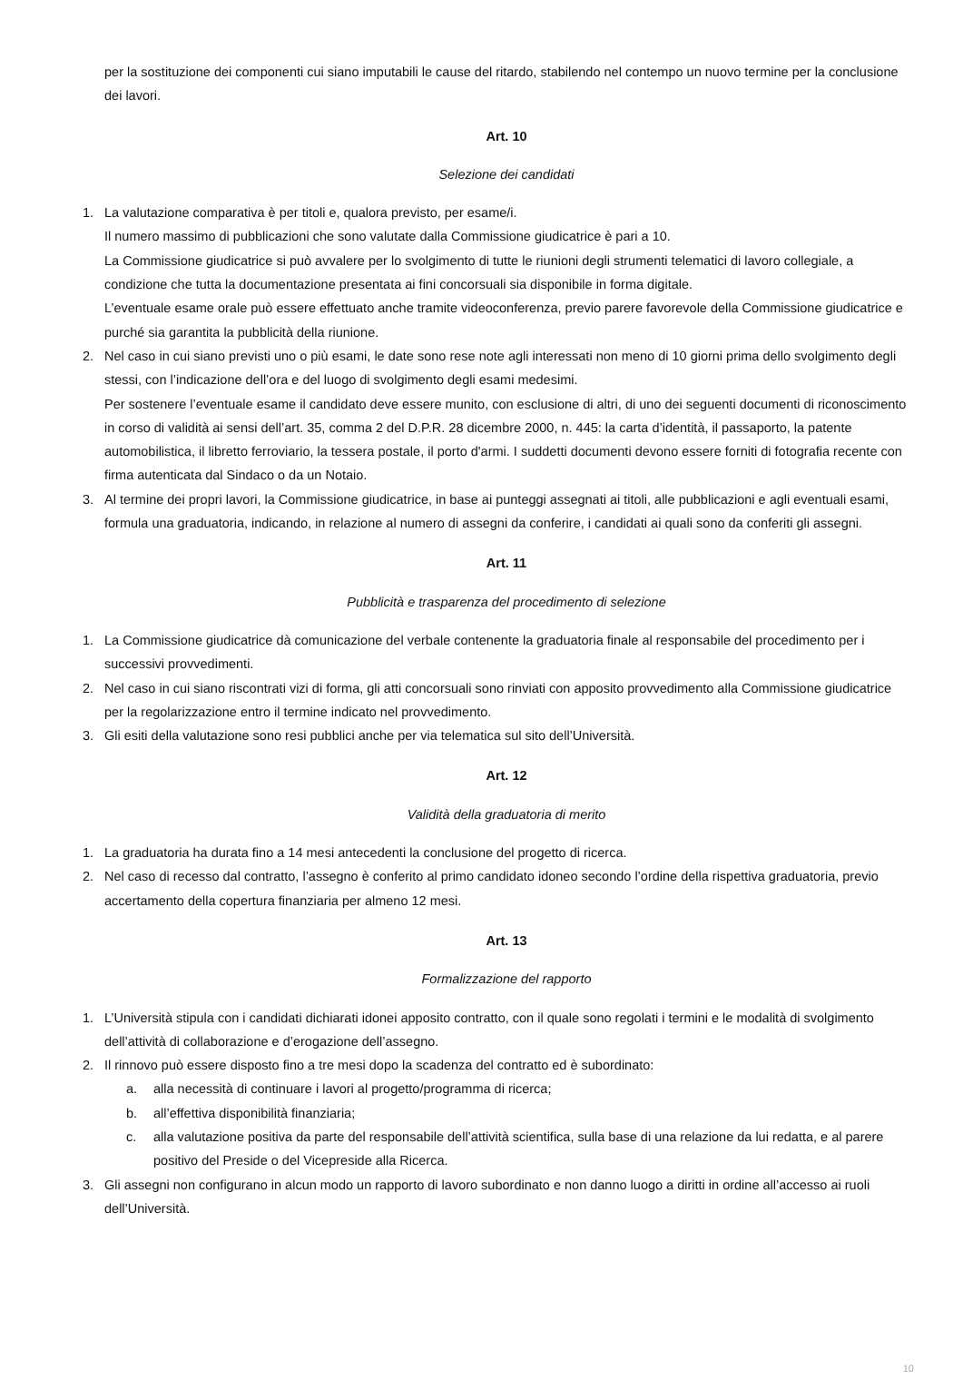per la sostituzione dei componenti cui siano imputabili le cause del ritardo, stabilendo nel contempo un nuovo termine per la conclusione dei lavori.
Art. 10
Selezione dei candidati
1. La valutazione comparativa è per titoli e, qualora previsto, per esame/i.
Il numero massimo di pubblicazioni che sono valutate dalla Commissione giudicatrice è pari a 10.
La Commissione giudicatrice si può avvalere per lo svolgimento di tutte le riunioni degli strumenti telematici di lavoro collegiale, a condizione che tutta la documentazione presentata ai fini concorsuali sia disponibile in forma digitale.
L’eventuale esame orale può essere effettuato anche tramite videoconferenza, previo parere favorevole della Commissione giudicatrice e purché sia garantita la pubblicità della riunione.
2. Nel caso in cui siano previsti uno o più esami, le date sono rese note agli interessati non meno di 10 giorni prima dello svolgimento degli stessi, con l’indicazione dell’ora e del luogo di svolgimento degli esami medesimi.
Per sostenere l’eventuale esame il candidato deve essere munito, con esclusione di altri, di uno dei seguenti documenti di riconoscimento in corso di validità ai sensi dell’art. 35, comma 2 del D.P.R. 28 dicembre 2000, n. 445: la carta d’identità, il passaporto, la patente automobilistica, il libretto ferroviario, la tessera postale, il porto d'armi. I suddetti documenti devono essere forniti di fotografia recente con firma autenticata dal Sindaco o da un Notaio.
3. Al termine dei propri lavori, la Commissione giudicatrice, in base ai punteggi assegnati ai titoli, alle pubblicazioni e agli eventuali esami, formula una graduatoria, indicando, in relazione al numero di assegni da conferire, i candidati ai quali sono da conferiti gli assegni.
Art. 11
Pubblicità e trasparenza del procedimento di selezione
1. La Commissione giudicatrice dà comunicazione del verbale contenente la graduatoria finale al responsabile del procedimento per i successivi provvedimenti.
2. Nel caso in cui siano riscontrati vizi di forma, gli atti concorsuali sono rinviati con apposito provvedimento alla Commissione giudicatrice per la regolarizzazione entro il termine indicato nel provvedimento.
3. Gli esiti della valutazione sono resi pubblici anche per via telematica sul sito dell’Università.
Art. 12
Validità della graduatoria di merito
1. La graduatoria ha durata fino a 14 mesi antecedenti la conclusione del progetto di ricerca.
2. Nel caso di recesso dal contratto, l’assegno è conferito al primo candidato idoneo secondo l’ordine della rispettiva graduatoria, previo accertamento della copertura finanziaria per almeno 12 mesi.
Art. 13
Formalizzazione del rapporto
1. L’Università stipula con i candidati dichiarati idonei apposito contratto, con il quale sono regolati i termini e le modalità di svolgimento dell’attività di collaborazione e d’erogazione dell’assegno.
2. Il rinnovo può essere disposto fino a tre mesi dopo la scadenza del contratto ed è subordinato:
a. alla necessità di continuare i lavori al progetto/programma di ricerca;
b. all’effettiva disponibilità finanziaria;
c. alla valutazione positiva da parte del responsabile dell’attività scientifica, sulla base di una relazione da lui redatta, e al parere positivo del Preside o del Vicepreside alla Ricerca.
3. Gli assegni non configurano in alcun modo un rapporto di lavoro subordinato e non danno luogo a diritti in ordine all’accesso ai ruoli dell’Università.
10